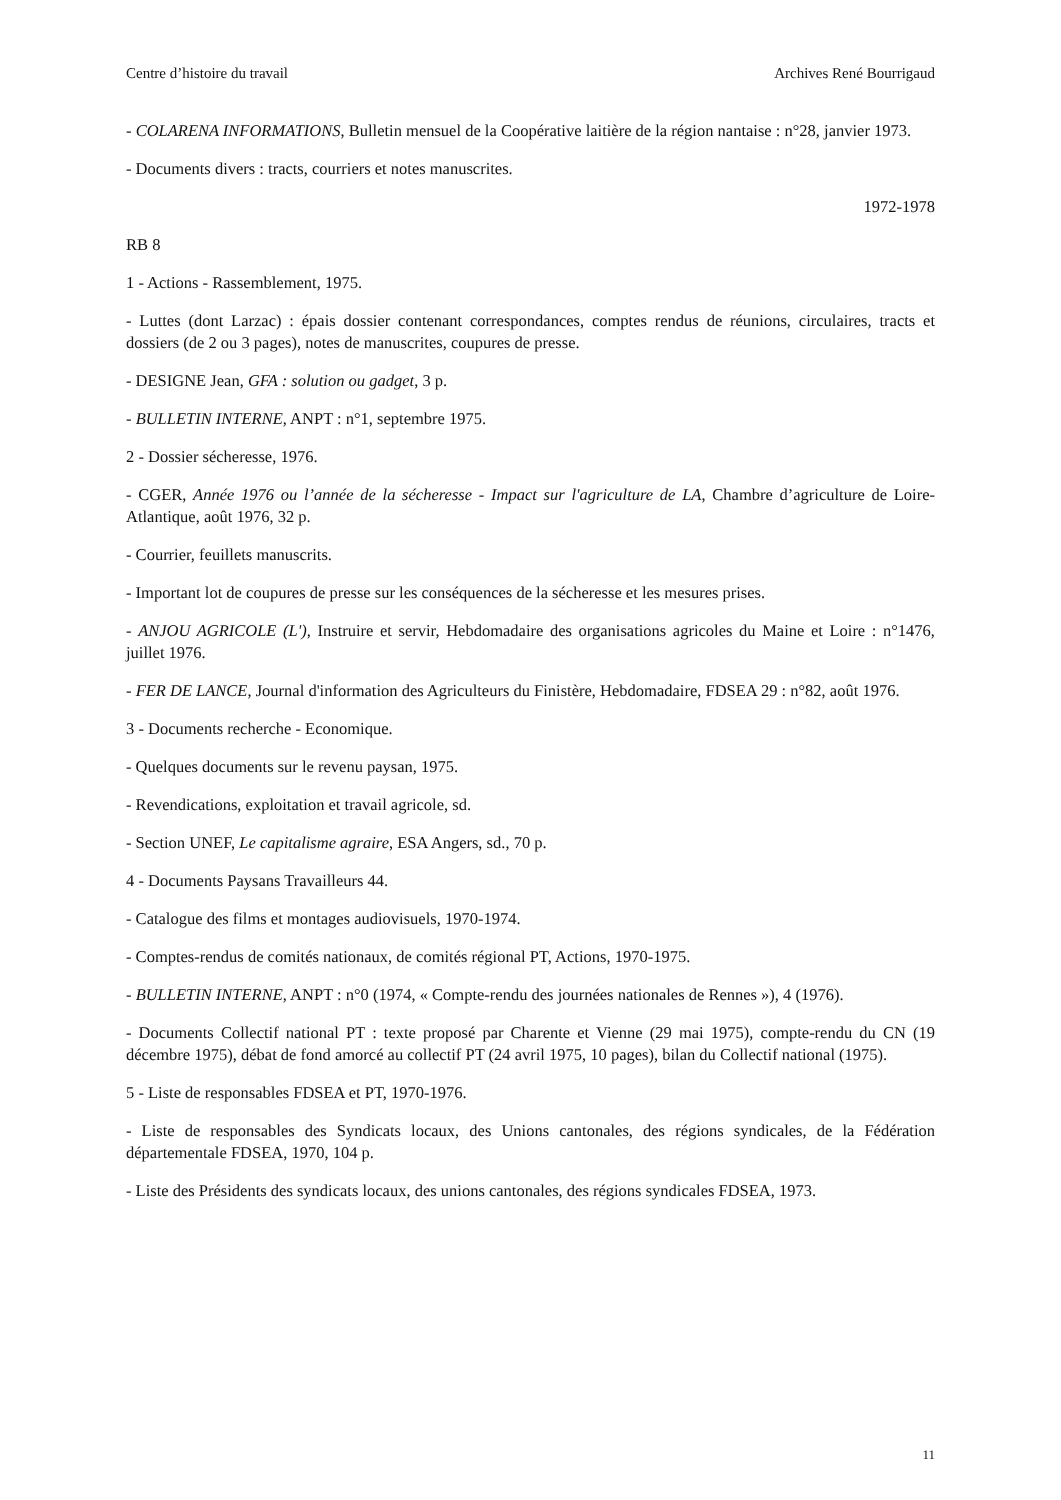Centre d’histoire du travail Archives René Bourrigaud
- COLARENA INFORMATIONS, Bulletin mensuel de la Coopérative laitière de la région nantaise : n°28, janvier 1973.
- Documents divers : tracts, courriers et notes manuscrites.
1972-1978
RB 8
1 - Actions - Rassemblement, 1975.
- Luttes (dont Larzac) : épais dossier contenant correspondances, comptes rendus de réunions, circulaires, tracts et dossiers (de 2 ou 3 pages), notes de manuscrites, coupures de presse.
- DESIGNE Jean, GFA : solution ou gadget, 3 p.
- BULLETIN INTERNE, ANPT : n°1, septembre 1975.
2 - Dossier sécheresse, 1976.
- CGER, Année 1976 ou l’année de la sécheresse - Impact sur l'agriculture de LA, Chambre d’agriculture de Loire-Atlantique, août 1976, 32 p.
- Courrier, feuillets manuscrits.
- Important lot de coupures de presse sur les conséquences de la sécheresse et les mesures prises.
- ANJOU AGRICOLE (L'), Instruire et servir, Hebdomadaire des organisations agricoles du Maine et Loire : n°1476, juillet 1976.
- FER DE LANCE, Journal d'information des Agriculteurs du Finistère, Hebdomadaire, FDSEA 29 : n°82, août 1976.
3 - Documents recherche - Economique.
- Quelques documents sur le revenu paysan, 1975.
- Revendications, exploitation et travail agricole, sd.
- Section UNEF, Le capitalisme agraire, ESA Angers, sd., 70 p.
4 - Documents Paysans Travailleurs 44.
- Catalogue des films et montages audiovisuels, 1970-1974.
- Comptes-rendus de comités nationaux, de comités régional PT, Actions, 1970-1975.
- BULLETIN INTERNE, ANPT : n°0 (1974, « Compte-rendu des journées nationales de Rennes »), 4 (1976).
- Documents Collectif national PT : texte proposé par Charente et Vienne (29 mai 1975), compte-rendu du CN (19 décembre 1975), débat de fond amorcé au collectif PT (24 avril 1975, 10 pages), bilan du Collectif national (1975).
5 - Liste de responsables FDSEA et PT, 1970-1976.
- Liste de responsables des Syndicats locaux, des Unions cantonales, des régions syndicales, de la Fédération départementale FDSEA, 1970, 104 p.
- Liste des Présidents des syndicats locaux, des unions cantonales, des régions syndicales FDSEA, 1973.
11